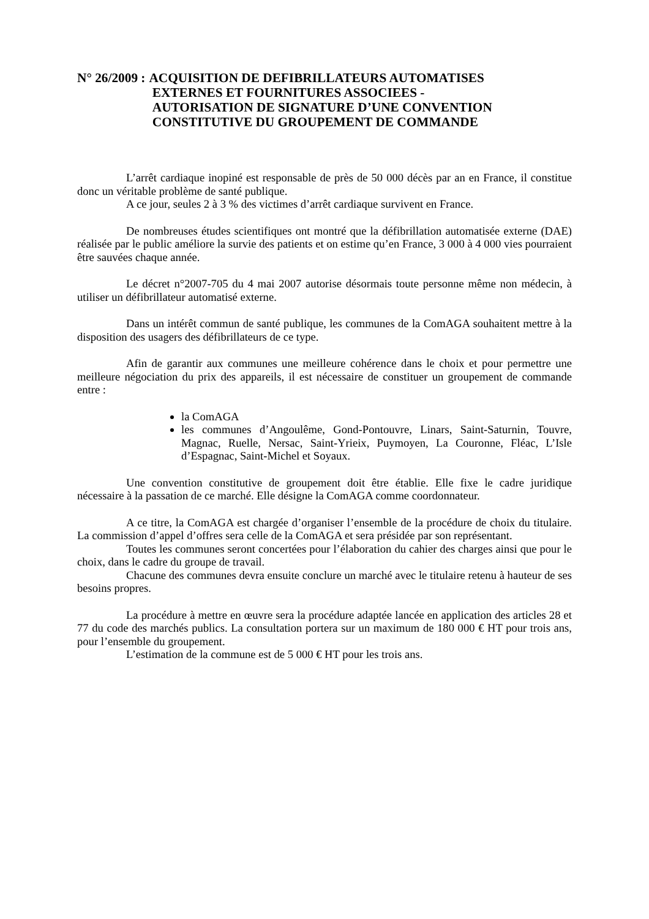N° 26/2009 : ACQUISITION DE DEFIBRILLATEURS AUTOMATISES
EXTERNES ET FOURNITURES ASSOCIEES -
AUTORISATION DE SIGNATURE D’UNE CONVENTION
CONSTITUTIVE DU GROUPEMENT DE COMMANDE
L’arrêt cardiaque inopiné est responsable de près de 50 000 décès par an en France, il constitue donc un véritable problème de santé publique.
A ce jour, seules 2 à 3 % des victimes d’arrêt cardiaque survivent en France.
De nombreuses études scientifiques ont montré que la défibrillation automatisée externe (DAE) réalisée par le public améliore la survie des patients et on estime qu’en France, 3 000 à 4 000 vies pourraient être sauvées chaque année.
Le décret n°2007-705 du 4 mai 2007 autorise désormais toute personne même non médecin, à utiliser un défibrillateur automatisé externe.
Dans un intérêt commun de santé publique, les communes de la ComAGA souhaitent mettre à la disposition des usagers des défibrillateurs de ce type.
Afin de garantir aux communes une meilleure cohérence dans le choix et pour permettre une meilleure négociation du prix des appareils, il est nécessaire de constituer un groupement de commande entre :
la ComAGA
les communes d’Angoulême, Gond-Pontouvre, Linars, Saint-Saturnin, Touvre, Magnac, Ruelle, Nersac, Saint-Yrieix, Puymoyen, La Couronne, Fléac, L’Isle d’Espagnac, Saint-Michel et Soyaux.
Une convention constitutive de groupement doit être établie. Elle fixe le cadre juridique nécessaire à la passation de ce marché. Elle désigne la ComAGA comme coordonnateur.
A ce titre, la ComAGA est chargée d’organiser l’ensemble de la procédure de choix du titulaire. La commission d’appel d’offres sera celle de la ComAGA et sera présidée par son représentant.
Toutes les communes seront concertées pour l’élaboration du cahier des charges ainsi que pour le choix, dans le cadre du groupe de travail.
Chacune des communes devra ensuite conclure un marché avec le titulaire retenu à hauteur de ses besoins propres.
La procédure à mettre en œuvre sera la procédure adaptée lancée en application des articles 28 et 77 du code des marchés publics. La consultation portera sur un maximum de 180 000 € HT pour trois ans, pour l’ensemble du groupement.
L’estimation de la commune est de 5 000 € HT pour les trois ans.